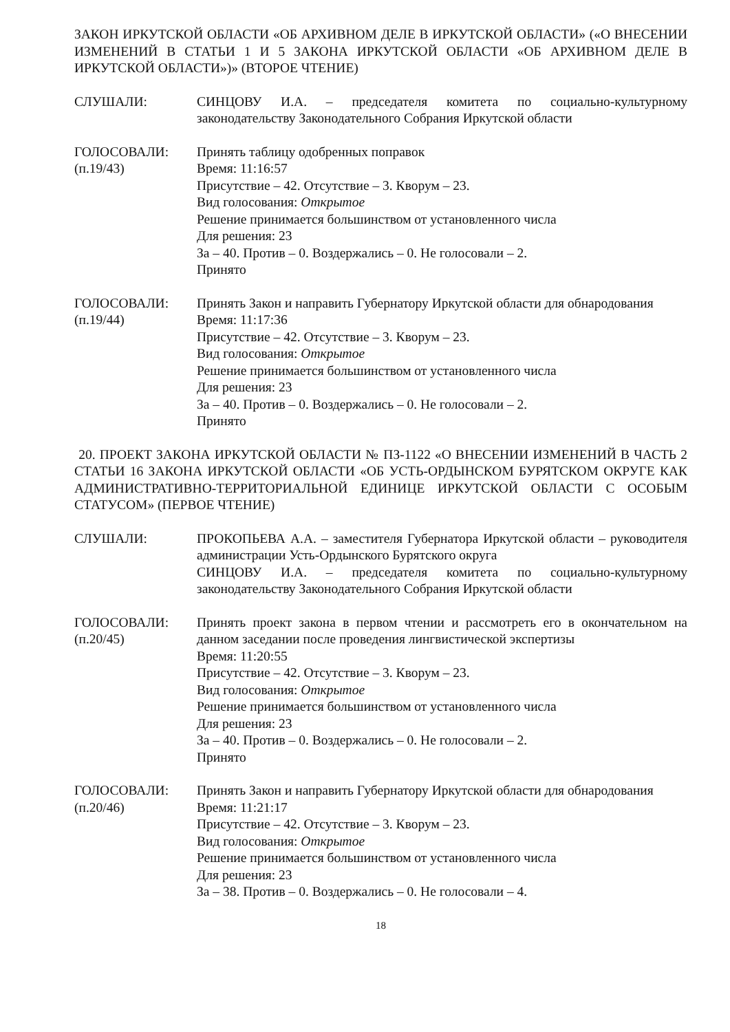ЗАКОН ИРКУТСКОЙ ОБЛАСТИ «ОБ АРХИВНОМ ДЕЛЕ В ИРКУТСКОЙ ОБЛАСТИ» («О ВНЕСЕНИИ ИЗМЕНЕНИЙ В СТАТЬИ 1 И 5 ЗАКОНА ИРКУТСКОЙ ОБЛАСТИ «ОБ АРХИВНОМ ДЕЛЕ В ИРКУТСКОЙ ОБЛАСТИ»)» (ВТОРОЕ ЧТЕНИЕ)
СЛУШАЛИ: СИНЦОВУ И.А. – председателя комитета по социально-культурному законодательству Законодательного Собрания Иркутской области
ГОЛОСОВАЛИ:
(п.19/43)
Принять таблицу одобренных поправок
Время: 11:16:57
Присутствие – 42. Отсутствие – 3. Кворум – 23.
Вид голосования: Открытое
Решение принимается большинством от установленного числа
Для решения: 23
За – 40. Против – 0. Воздержались – 0. Не голосовали – 2.
Принято
ГОЛОСОВАЛИ:
(п.19/44)
Принять Закон и направить Губернатору Иркутской области для обнародования
Время: 11:17:36
Присутствие – 42. Отсутствие – 3. Кворум – 23.
Вид голосования: Открытое
Решение принимается большинством от установленного числа
Для решения: 23
За – 40. Против – 0. Воздержались – 0. Не голосовали – 2.
Принято
20. ПРОЕКТ ЗАКОНА ИРКУТСКОЙ ОБЛАСТИ № ПЗ-1122 «О ВНЕСЕНИИ ИЗМЕНЕНИЙ В ЧАСТЬ 2 СТАТЬИ 16 ЗАКОНА ИРКУТСКОЙ ОБЛАСТИ «ОБ УСТЬ-ОРДЫНСКОМ БУРЯТСКОМ ОКРУГЕ КАК АДМИНИСТРАТИВНО-ТЕРРИТОРИАЛЬНОЙ ЕДИНИЦЕ ИРКУТСКОЙ ОБЛАСТИ С ОСОБЫМ СТАТУСОМ» (ПЕРВОЕ ЧТЕНИЕ)
СЛУШАЛИ: ПРОКОПЬЕВА А.А. – заместителя Губернатора Иркутской области – руководителя администрации Усть-Ордынского Бурятского округа
СИНЦОВУ И.А. – председателя комитета по социально-культурному законодательству Законодательного Собрания Иркутской области
ГОЛОСОВАЛИ:
(п.20/45)
Принять проект закона в первом чтении и рассмотреть его в окончательном на данном заседании после проведения лингвистической экспертизы
Время: 11:20:55
Присутствие – 42. Отсутствие – 3. Кворум – 23.
Вид голосования: Открытое
Решение принимается большинством от установленного числа
Для решения: 23
За – 40. Против – 0. Воздержались – 0. Не голосовали – 2.
Принято
ГОЛОСОВАЛИ:
(п.20/46)
Принять Закон и направить Губернатору Иркутской области для обнародования
Время: 11:21:17
Присутствие – 42. Отсутствие – 3. Кворум – 23.
Вид голосования: Открытое
Решение принимается большинством от установленного числа
Для решения: 23
За – 38. Против – 0. Воздержались – 0. Не голосовали – 4.
18